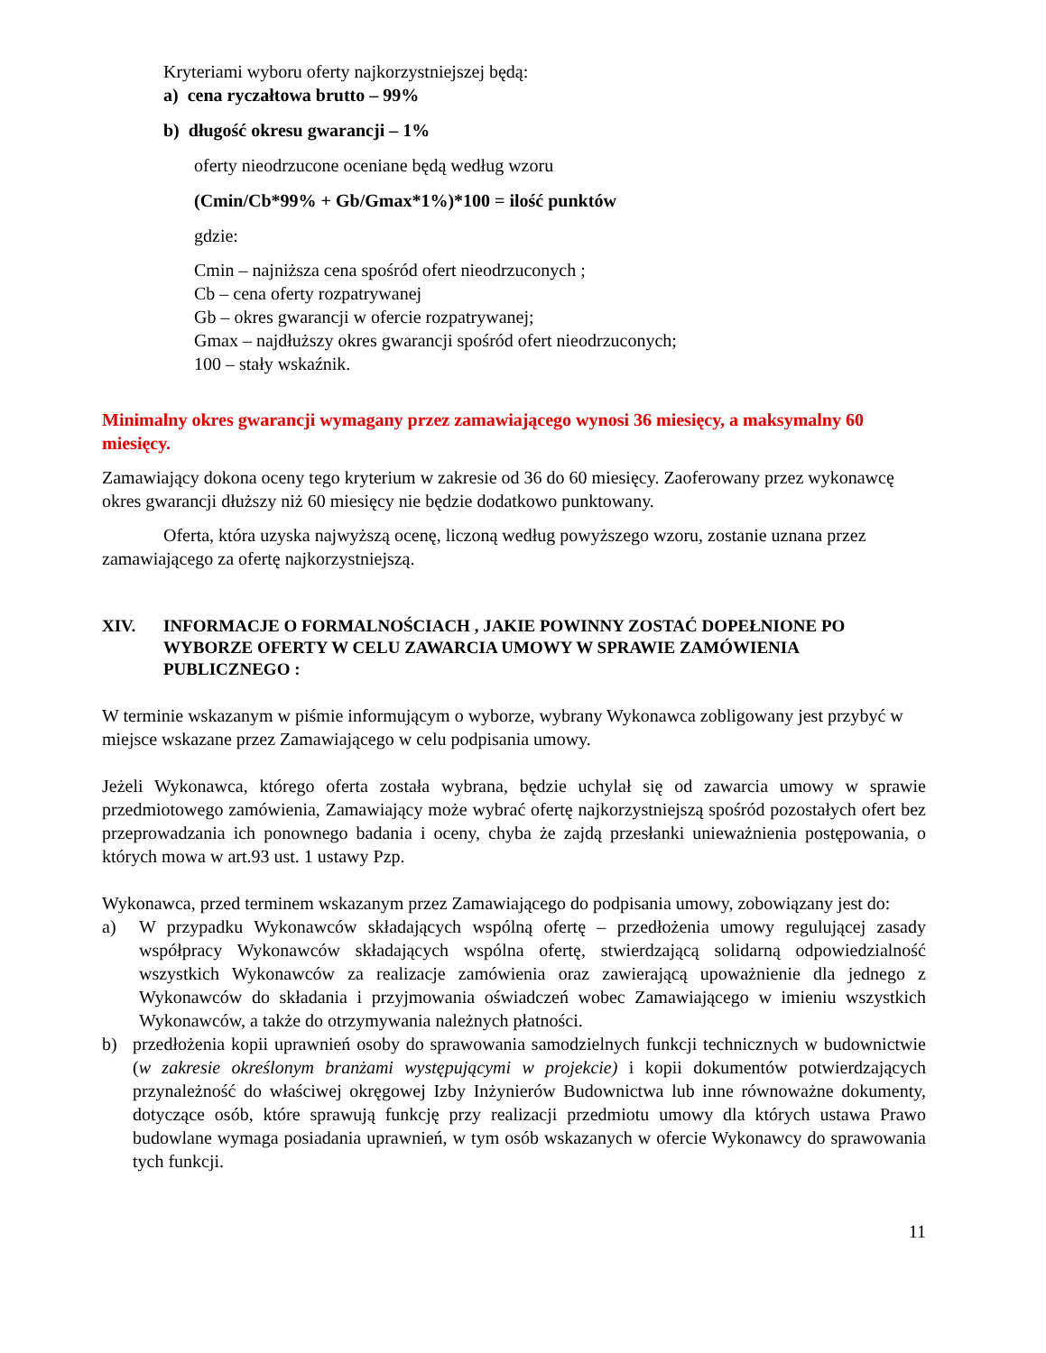Kryteriami wyboru oferty najkorzystniejszej będą:
a) cena ryczałtowa brutto – 99%
b) długość okresu gwarancji – 1%
oferty nieodrzucone oceniane będą według wzoru
(Cmin/Cb*99% + Gb/Gmax*1%)*100 = ilość punktów
gdzie:
Cmin – najniższa cena spośród ofert nieodrzuconych ;
Cb – cena oferty rozpatrywanej
Gb – okres gwarancji w ofercie rozpatrywanej;
Gmax – najdłuższy okres gwarancji spośród ofert nieodrzuconych;
100 – stały wskaźnik.
Minimalny okres gwarancji wymagany przez zamawiającego wynosi 36 miesięcy, a maksymalny 60 miesięcy.
Zamawiający dokona oceny tego kryterium w zakresie od 36 do 60 miesięcy. Zaoferowany przez wykonawcę okres gwarancji dłuższy niż 60 miesięcy nie będzie dodatkowo punktowany.
Oferta, która uzyska najwyższą ocenę, liczoną według powyższego wzoru, zostanie uznana przez zamawiającego za ofertę najkorzystniejszą.
XIV. INFORMACJE O FORMALNOŚCIACH , JAKIE POWINNY ZOSTAĆ DOPEŁNIONE PO WYBORZE OFERTY W CELU ZAWARCIA UMOWY W SPRAWIE ZAMÓWIENIA PUBLICZNEGO :
W terminie wskazanym w piśmie informującym o wyborze, wybrany Wykonawca zobligowany jest przybyć w miejsce wskazane przez Zamawiającego w celu podpisania umowy.
Jeżeli Wykonawca, którego oferta została wybrana, będzie uchylał się od zawarcia umowy w sprawie przedmiotowego zamówienia, Zamawiający może wybrać ofertę najkorzystniejszą spośród pozostałych ofert bez przeprowadzania ich ponownego badania i oceny, chyba że zajdą przesłanki unieważnienia postępowania, o których mowa w art.93 ust. 1 ustawy Pzp.
Wykonawca, przed terminem wskazanym przez Zamawiającego do podpisania umowy, zobowiązany jest do:
a) W przypadku Wykonawców składających wspólną ofertę – przedłożenia umowy regulującej zasady współpracy Wykonawców składających wspólna ofertę, stwierdzającą solidarną odpowiedzialność wszystkich Wykonawców za realizacje zamówienia oraz zawierającą upoważnienie dla jednego z Wykonawców do składania i przyjmowania oświadczeń wobec Zamawiającego w imieniu wszystkich Wykonawców, a także do otrzymywania należnych płatności.
b) przedłożenia kopii uprawnień osoby do sprawowania samodzielnych funkcji technicznych w budownictwie (w zakresie określonym branżami występującymi w projekcie) i kopii dokumentów potwierdzających przynależność do właściwej okręgowej Izby Inżynierów Budownictwa lub inne równoważne dokumenty, dotyczące osób, które sprawują funkcję przy realizacji przedmiotu umowy dla których ustawa Prawo budowlane wymaga posiadania uprawnień, w tym osób wskazanych w ofercie Wykonawcy do sprawowania tych funkcji.
11